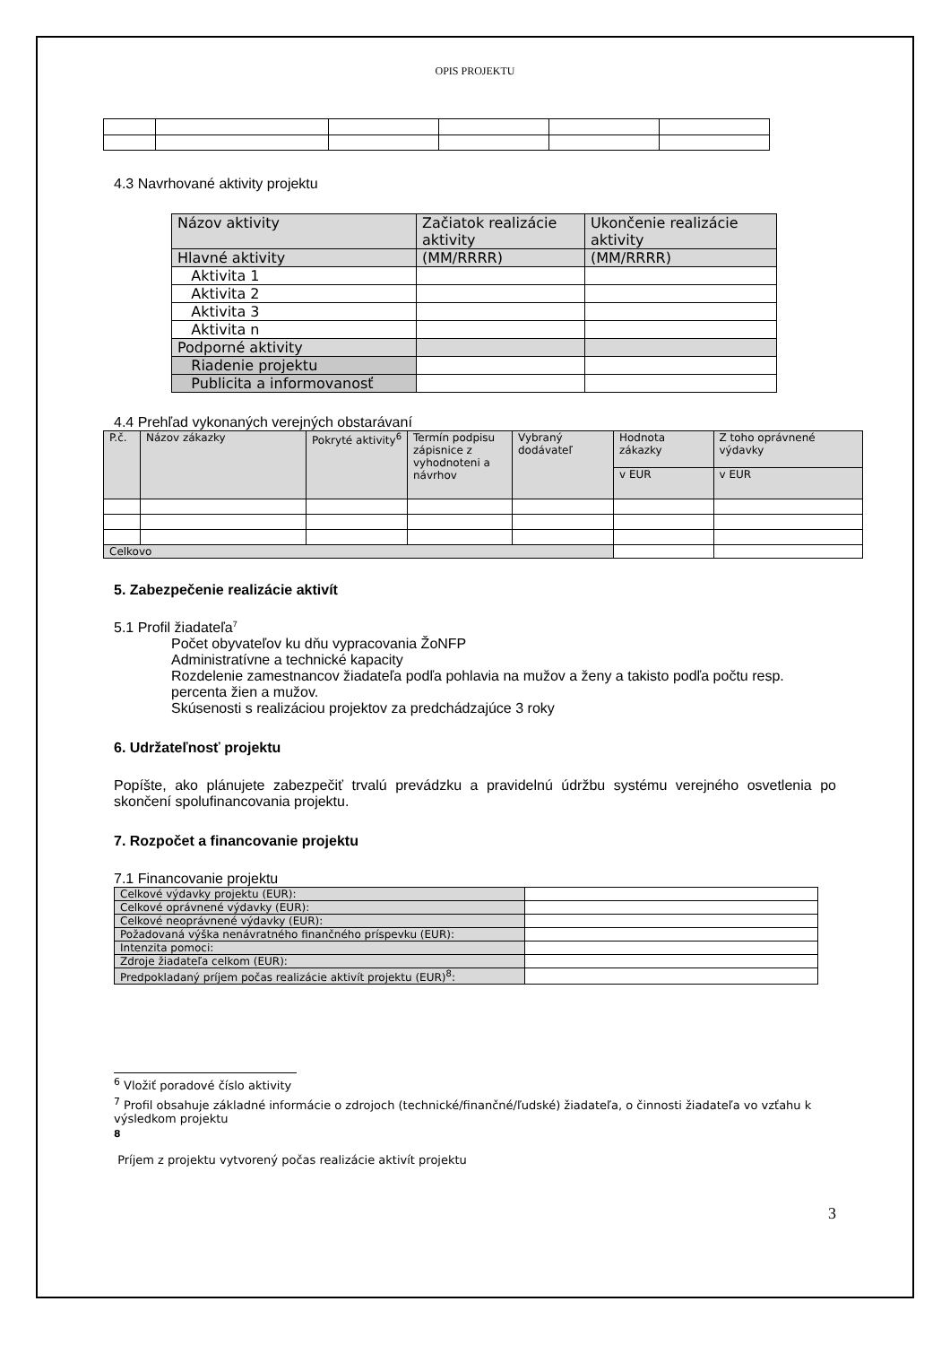OPIS PROJEKTU
4.3 Navrhované aktivity projektu
| Názov aktivity | Začiatok realizácie aktivity | Ukončenie realizácie aktivity |
| Hlavné aktivity | (MM/RRRR) | (MM/RRRR) |
| Aktivita 1 | | |
| Aktivita 2 | | |
| Aktivita 3 | | |
| Aktivita n | | |
| Podporné aktivity | | |
| Riadenie projektu | | |
| Publicita a informovanosť | | |
4.4 Prehľad vykonaných verejných obstarávaní
| P.č. | Názov zákazky | Pokryté aktivity<sup>6</sup> | Termín podpisu zápisnice z vyhodnoteni a návrhov | Vybraný dodávateľ | Hodnota zákazky | Z toho oprávnené výdavky |
| | | | | | v EUR | v EUR |
| Celkovo | | | | | | |
5. Zabezpečenie realizácie aktivít
5.1 Profil žiadateľa<sup>7</sup>
Počet obyvateľov ku dňu vypracovania ŽoNFP
Administratívne a technické kapacity
Rozdelenie zamestnancov žiadateľa podľa pohlavia na mužov a ženy a takisto podľa počtu resp. percenta žien a mužov.
Skúsenosti s realizáciou projektov za predchádzajúce 3 roky
6. Udržateľnosť projektu
Popíšte, ako plánujete zabezpečiť trvalú prevádzku a pravidelnú údržbu systému verejného osvetlenia po skončení spolufinancovania projektu.
7. Rozpočet a financovanie projektu
7.1 Financovanie projektu
| Celkové výdavky projektu (EUR): | |
| Celkové oprávnené výdavky (EUR): | |
| Celkové neoprávnené výdavky (EUR): | |
| Požadovaná výška nenávratného finančného príspevku (EUR): | |
| Intenzita pomoci: | |
| Zdroje žiadateľa celkom (EUR): | |
| Predpokladaný príjem počas realizácie aktivít projektu (EUR)<sup>8</sup>: | |
<sup>6</sup> Vložiť poradové číslo aktivity
<sup>7</sup> Profil obsahuje základné informácie o zdrojoch (technické/finančné/ľudské) žiadateľa, o činnosti žiadateľa vo vzťahu k výsledkom projektu
<sup>8</sup>
Príjem z projektu vytvorený počas realizácie aktivít projektu
3